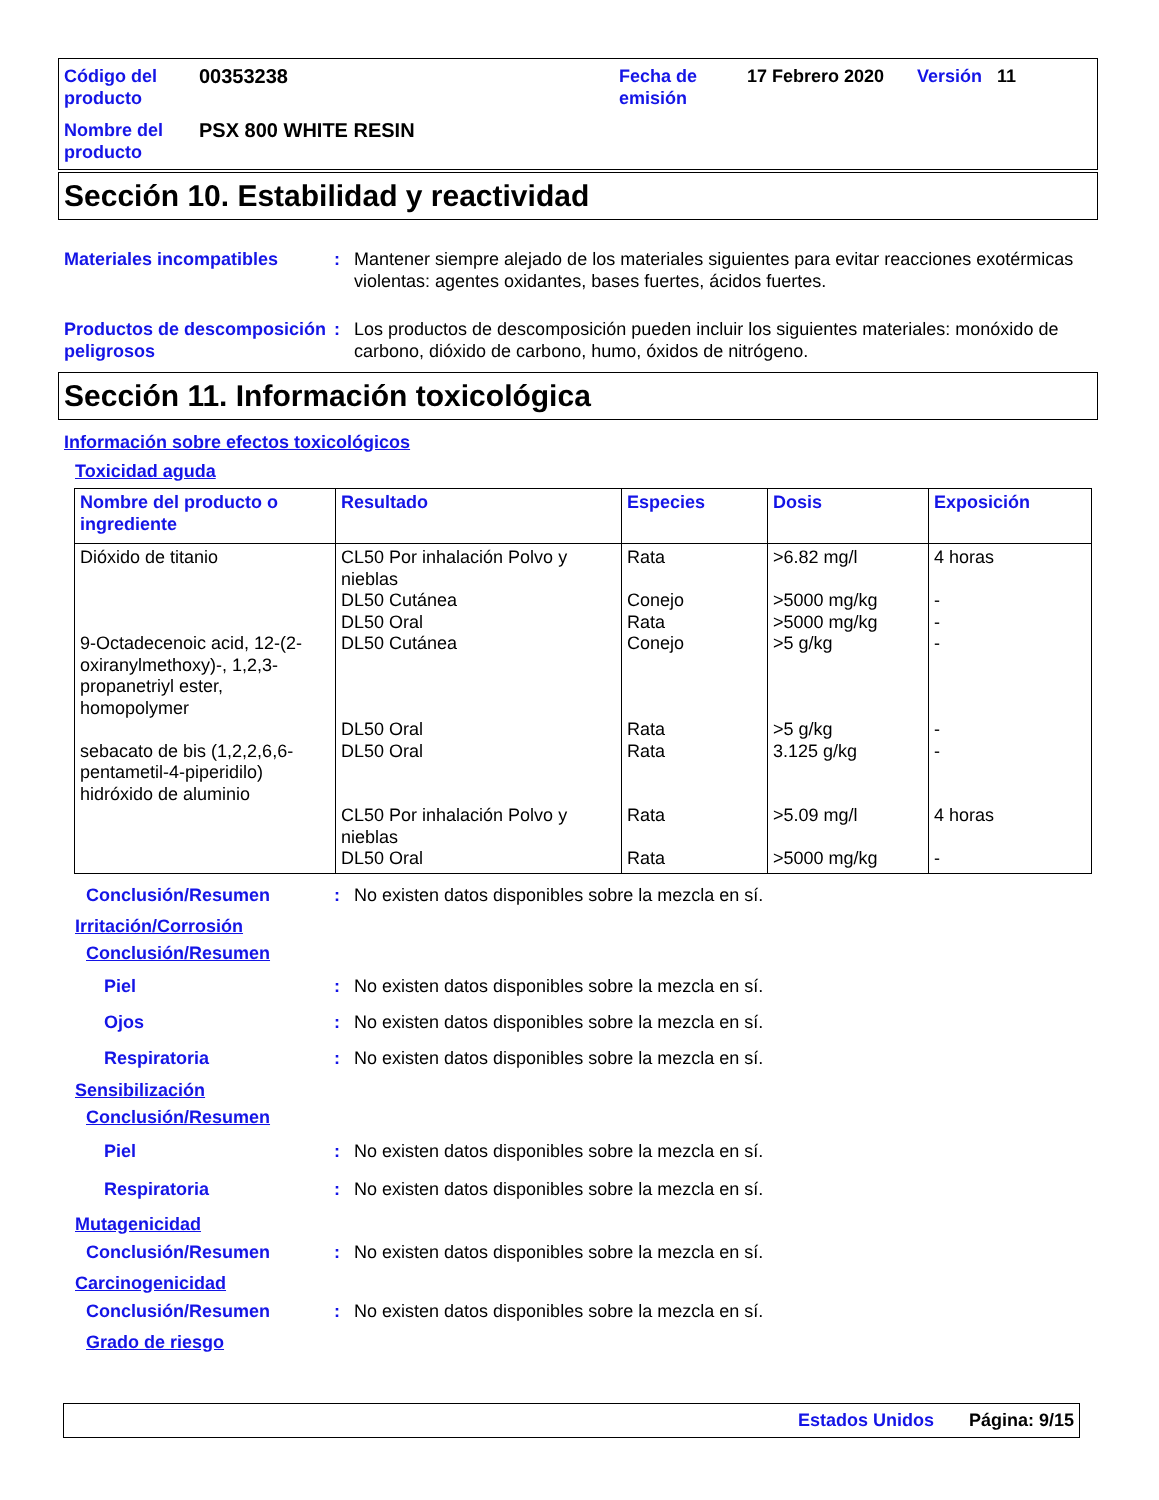Código del producto
00353238
Fecha de emisión
17 Febrero 2020
Versión
11
Nombre del producto
PSX 800 WHITE RESIN
Sección 10. Estabilidad y reactividad
Materiales incompatibles
:
Mantener siempre alejado de los materiales siguientes para evitar reacciones exotérmicas violentas: agentes oxidantes, bases fuertes, ácidos fuertes.
Productos de descomposición peligrosos
:
Los productos de descomposición pueden incluir los siguientes materiales: monóxido de carbono, dióxido de carbono, humo, óxidos de nitrógeno.
Sección 11. Información toxicológica
Información sobre efectos toxicológicos
Toxicidad aguda
| Nombre del producto o ingrediente | Resultado | Especies | Dosis | Exposición |
| --- | --- | --- | --- | --- |
| Dióxido de titanio 9-Octadecenoic acid, 12-(2-oxiranylmethoxy)-, 1,2,3-propanetriyl ester, homopolymer sebacato de bis (1,2,2,6,6-pentametil-4-piperidilo) hidróxido de aluminio | CL50 Por inhalación Polvo y nieblas DL50 Cutánea DL50 Oral DL50 Cutánea DL50 Oral DL50 Oral CL50 Por inhalación Polvo y nieblas DL50 Oral | Rata Conejo Rata Conejo Rata Rata Rata Rata | >6.82 mg/l >5000 mg/kg >5000 mg/kg >5 g/kg >5 g/kg 3.125 g/kg >5.09 mg/l >5000 mg/kg | 4 horas - - - - - 4 horas - |
Conclusión/Resumen
:
No existen datos disponibles sobre la mezcla en sí.
Irritación/Corrosión
Conclusión/Resumen
Piel
Ojos
Respiratoria
:
:
:
No existen datos disponibles sobre la mezcla en sí.
No existen datos disponibles sobre la mezcla en sí.
No existen datos disponibles sobre la mezcla en sí.
Sensibilización
Conclusión/Resumen
Piel
Respiratoria
:
:
No existen datos disponibles sobre la mezcla en sí.
No existen datos disponibles sobre la mezcla en sí.
Mutagenicidad
Conclusión/Resumen
:
No existen datos disponibles sobre la mezcla en sí.
Carcinogenicidad
Conclusión/Resumen
:
No existen datos disponibles sobre la mezcla en sí.
Grado de riesgo
Estados Unidos Página: 9/15